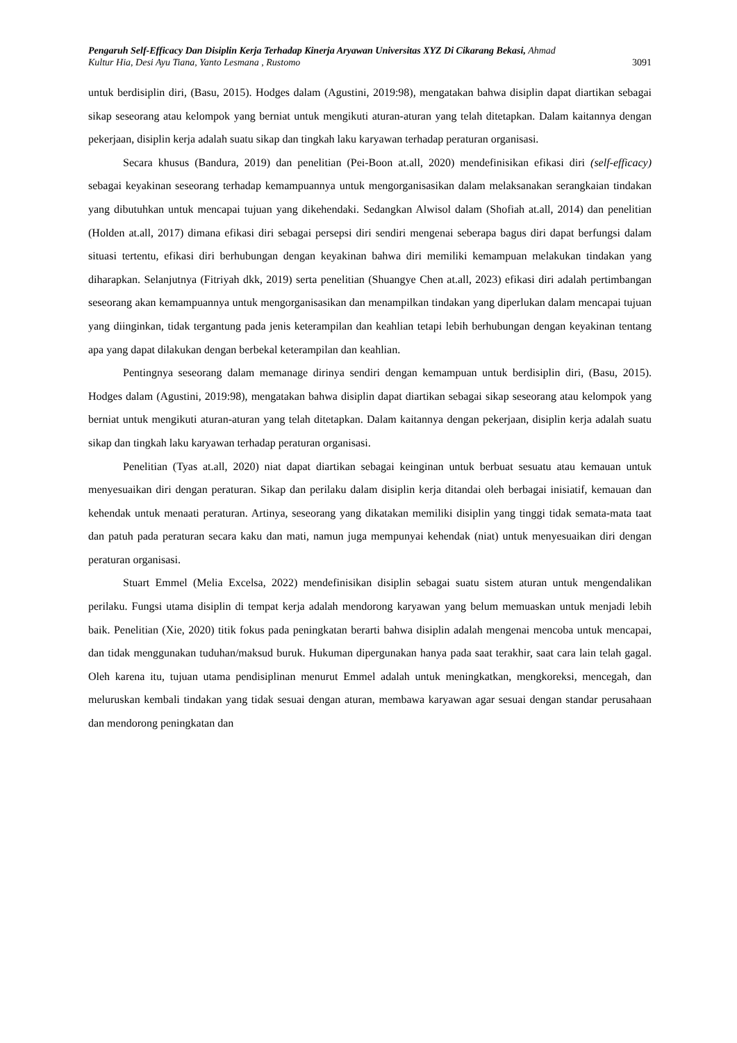Pengaruh Self-Efficacy Dan Disiplin Kerja Terhadap Kinerja Aryawan Universitas XYZ Di Cikarang Bekasi, Ahmad
Kultur Hia, Desi Ayu Tiana, Yanto Lesmana , Rustomo 3091
untuk berdisiplin diri, (Basu, 2015). Hodges dalam (Agustini, 2019:98), mengatakan bahwa disiplin dapat diartikan sebagai sikap seseorang atau kelompok yang berniat untuk mengikuti aturan-aturan yang telah ditetapkan. Dalam kaitannya dengan pekerjaan, disiplin kerja adalah suatu sikap dan tingkah laku karyawan terhadap peraturan organisasi.
Secara khusus (Bandura, 2019) dan penelitian (Pei-Boon at.all, 2020) mendefinisikan efikasi diri (self-efficacy) sebagai keyakinan seseorang terhadap kemampuannya untuk mengorganisasikan dalam melaksanakan serangkaian tindakan yang dibutuhkan untuk mencapai tujuan yang dikehendaki. Sedangkan Alwisol dalam (Shofiah at.all, 2014) dan penelitian (Holden at.all, 2017) dimana efikasi diri sebagai persepsi diri sendiri mengenai seberapa bagus diri dapat berfungsi dalam situasi tertentu, efikasi diri berhubungan dengan keyakinan bahwa diri memiliki kemampuan melakukan tindakan yang diharapkan. Selanjutnya (Fitriyah dkk, 2019) serta penelitian (Shuangye Chen at.all, 2023) efikasi diri adalah pertimbangan seseorang akan kemampuannya untuk mengorganisasikan dan menampilkan tindakan yang diperlukan dalam mencapai tujuan yang diinginkan, tidak tergantung pada jenis keterampilan dan keahlian tetapi lebih berhubungan dengan keyakinan tentang apa yang dapat dilakukan dengan berbekal keterampilan dan keahlian.
Pentingnya seseorang dalam memanage dirinya sendiri dengan kemampuan untuk berdisiplin diri, (Basu, 2015). Hodges dalam (Agustini, 2019:98), mengatakan bahwa disiplin dapat diartikan sebagai sikap seseorang atau kelompok yang berniat untuk mengikuti aturan-aturan yang telah ditetapkan. Dalam kaitannya dengan pekerjaan, disiplin kerja adalah suatu sikap dan tingkah laku karyawan terhadap peraturan organisasi.
Penelitian (Tyas at.all, 2020) niat dapat diartikan sebagai keinginan untuk berbuat sesuatu atau kemauan untuk menyesuaikan diri dengan peraturan. Sikap dan perilaku dalam disiplin kerja ditandai oleh berbagai inisiatif, kemauan dan kehendak untuk menaati peraturan. Artinya, seseorang yang dikatakan memiliki disiplin yang tinggi tidak semata-mata taat dan patuh pada peraturan secara kaku dan mati, namun juga mempunyai kehendak (niat) untuk menyesuaikan diri dengan peraturan organisasi.
Stuart Emmel (Melia Excelsa, 2022) mendefinisikan disiplin sebagai suatu sistem aturan untuk mengendalikan perilaku. Fungsi utama disiplin di tempat kerja adalah mendorong karyawan yang belum memuaskan untuk menjadi lebih baik. Penelitian (Xie, 2020) titik fokus pada peningkatan berarti bahwa disiplin adalah mengenai mencoba untuk mencapai, dan tidak menggunakan tuduhan/maksud buruk. Hukuman dipergunakan hanya pada saat terakhir, saat cara lain telah gagal. Oleh karena itu, tujuan utama pendisiplinan menurut Emmel adalah untuk meningkatkan, mengkoreksi, mencegah, dan meluruskan kembali tindakan yang tidak sesuai dengan aturan, membawa karyawan agar sesuai dengan standar perusahaan dan mendorong peningkatan dan